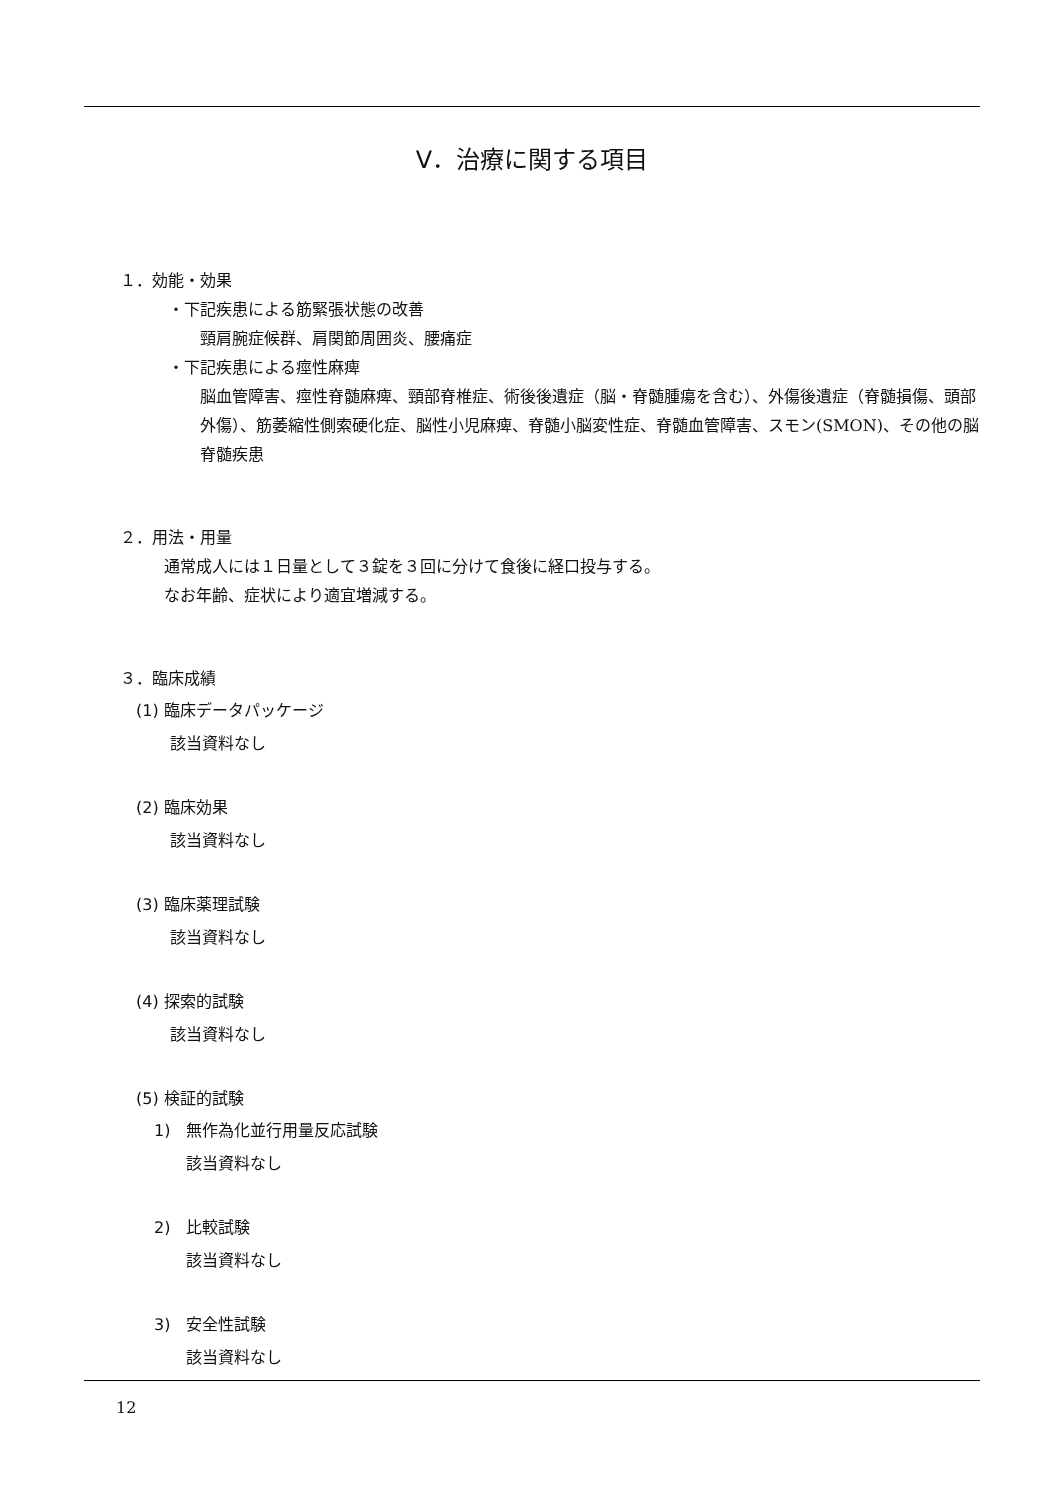Ⅴ．治療に関する項目
１．効能・効果
・下記疾患による筋緊張状態の改善
頸肩腕症候群、肩関節周囲炎、腰痛症
・下記疾患による痙性麻痺
脳血管障害、痙性脊髄麻痺、頸部脊椎症、術後後遺症（脳・脊髄腫瘍を含む）、外傷後遺症（脊髄損傷、頭部外傷）、筋萎縮性側索硬化症、脳性小児麻痺、脊髄小脳変性症、脊髄血管障害、スモン(SMON)、その他の脳脊髄疾患
２．用法・用量
通常成人には１日量として３錠を３回に分けて食後に経口投与する。
なお年齢、症状により適宜増減する。
３．臨床成績
(1) 臨床データパッケージ
該当資料なし
(2) 臨床効果
該当資料なし
(3) 臨床薬理試験
該当資料なし
(4) 探索的試験
該当資料なし
(5) 検証的試験
1)　無作為化並行用量反応試験
該当資料なし
2)　比較試験
該当資料なし
3)　安全性試験
該当資料なし
12